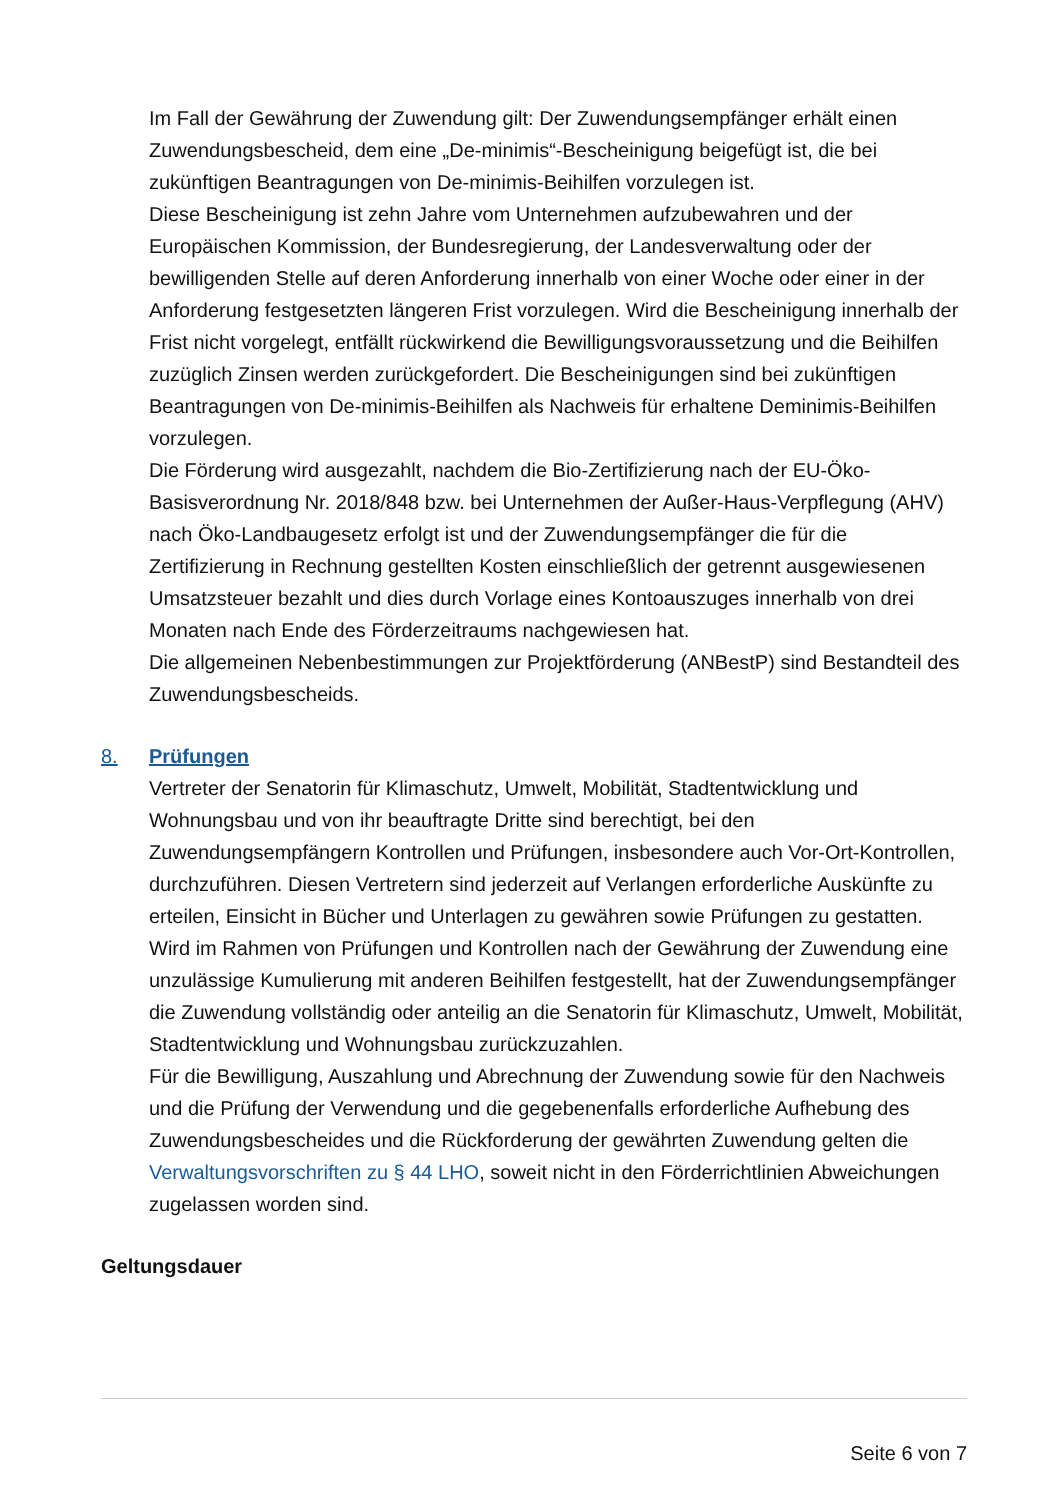Im Fall der Gewährung der Zuwendung gilt: Der Zuwendungsempfänger erhält einen Zuwendungsbescheid, dem eine „De-minimis“-Bescheinigung beigefügt ist, die bei zukünftigen Beantragungen von De-minimis-Beihilfen vorzulegen ist.
Diese Bescheinigung ist zehn Jahre vom Unternehmen aufzubewahren und der Europäischen Kommission, der Bundesregierung, der Landesverwaltung oder der bewilligenden Stelle auf deren Anforderung innerhalb von einer Woche oder einer in der Anforderung festgesetzten längeren Frist vorzulegen. Wird die Bescheinigung innerhalb der Frist nicht vorgelegt, entfällt rückwirkend die Bewilligungsvoraussetzung und die Beihilfen zuzüglich Zinsen werden zurückgefordert. Die Bescheinigungen sind bei zukünftigen Beantragungen von De-minimis-Beihilfen als Nachweis für erhaltene Deminimis-Beihilfen vorzulegen.
Die Förderung wird ausgezahlt, nachdem die Bio-Zertifizierung nach der EU-Öko-Basisverordnung Nr. 2018/848 bzw. bei Unternehmen der Außer-Haus-Verpflegung (AHV) nach Öko-Landbaugesetz erfolgt ist und der Zuwendungsempfänger die für die Zertifizierung in Rechnung gestellten Kosten einschließlich der getrennt ausgewiesenen Umsatzsteuer bezahlt und dies durch Vorlage eines Kontoauszuges innerhalb von drei Monaten nach Ende des Förderzeitraums nachgewiesen hat.
Die allgemeinen Nebenbestimmungen zur Projektförderung (ANBestP) sind Bestandteil des Zuwendungsbescheids.
8. Prüfungen
Vertreter der Senatorin für Klimaschutz, Umwelt, Mobilität, Stadtentwicklung und Wohnungsbau und von ihr beauftragte Dritte sind berechtigt, bei den Zuwendungsempfängern Kontrollen und Prüfungen, insbesondere auch Vor-Ort-Kontrollen, durchzuführen. Diesen Vertretern sind jederzeit auf Verlangen erforderliche Auskünfte zu erteilen, Einsicht in Bücher und Unterlagen zu gewähren sowie Prüfungen zu gestatten.
Wird im Rahmen von Prüfungen und Kontrollen nach der Gewährung der Zuwendung eine unzulässige Kumulierung mit anderen Beihilfen festgestellt, hat der Zuwendungsempfänger die Zuwendung vollständig oder anteilig an die Senatorin für Klimaschutz, Umwelt, Mobilität, Stadtentwicklung und Wohnungsbau zurückzuzahlen.
Für die Bewilligung, Auszahlung und Abrechnung der Zuwendung sowie für den Nachweis und die Prüfung der Verwendung und die gegebenenfalls erforderliche Aufhebung des Zuwendungsbescheides und die Rückforderung der gewährten Zuwendung gelten die Verwaltungsvorschriften zu § 44 LHO, soweit nicht in den Förderrichtlinien Abweichungen zugelassen worden sind.
Geltungsdauer
Seite 6 von 7